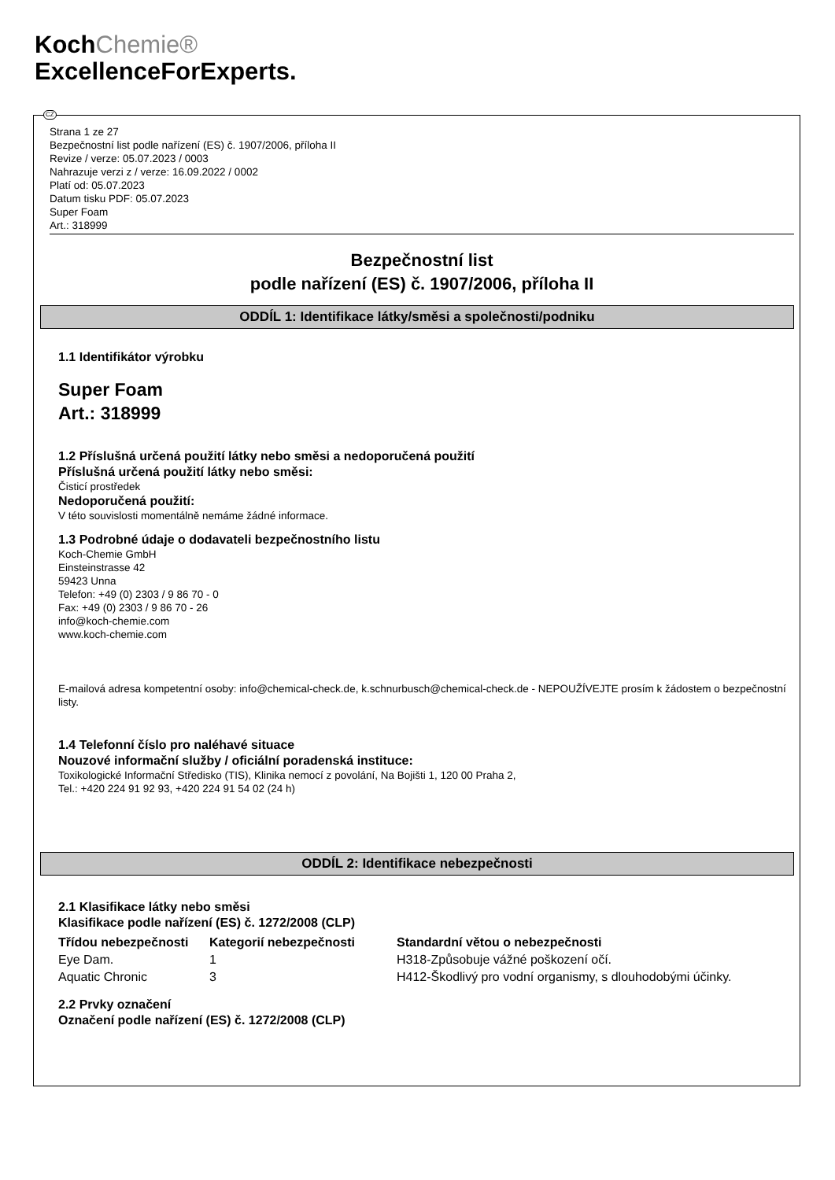KochChemie®
ExcellenceForExperts.
CZ
Strana 1 ze 27
Bezpečnostní list podle nařízení (ES) č. 1907/2006, příloha II
Revize / verze: 05.07.2023 / 0003
Nahrazuje verzi z / verze: 16.09.2022 / 0002
Platí od: 05.07.2023
Datum tisku PDF: 05.07.2023
Super Foam
Art.: 318999
Bezpečnostní list
podle nařízení (ES) č. 1907/2006, příloha II
ODDÍL 1: Identifikace látky/směsi a společnosti/podniku
1.1 Identifikátor výrobku
Super Foam
Art.: 318999
1.2 Příslušná určená použití látky nebo směsi a nedoporučená použití
Příslušná určená použití látky nebo směsi:
Čisticí prostředek
Nedoporučená použití:
V této souvislosti momentálně nemáme žádné informace.
1.3 Podrobné údaje o dodavateli bezpečnostního listu
Koch-Chemie GmbH
Einsteinstrasse 42
59423 Unna
Telefon: +49 (0) 2303 / 9 86 70 - 0
Fax: +49 (0) 2303 / 9 86 70 - 26
info@koch-chemie.com
www.koch-chemie.com
E-mailová adresa kompetentní osoby: info@chemical-check.de, k.schnurbusch@chemical-check.de - NEPOUŽÍVEJTE prosím k žádostem o bezpečnostní listy.
1.4 Telefonní číslo pro naléhavé situace
Nouzové informační služby / oficiální poradenská instituce:
Toxikologické Informační Středisko (TIS), Klinika nemocí z povolání, Na Bojišti 1, 120 00 Praha 2,
Tel.: +420 224 91 92 93, +420 224 91 54 02 (24 h)
ODDÍL 2: Identifikace nebezpečnosti
2.1 Klasifikace látky nebo směsi
Klasifikace podle nařízení (ES) č. 1272/2008 (CLP)
| Třídou nebezpečnosti | Kategorií nebezpečnosti | Standardní větou o nebezpečnosti |
| --- | --- | --- |
| Eye Dam. | 1 | H318-Způsobuje vážné poškození očí. |
| Aquatic Chronic | 3 | H412-Škodlivý pro vodní organismy, s dlouhodobými účinky. |
2.2 Prvky označení
Označení podle nařízení (ES) č. 1272/2008 (CLP)